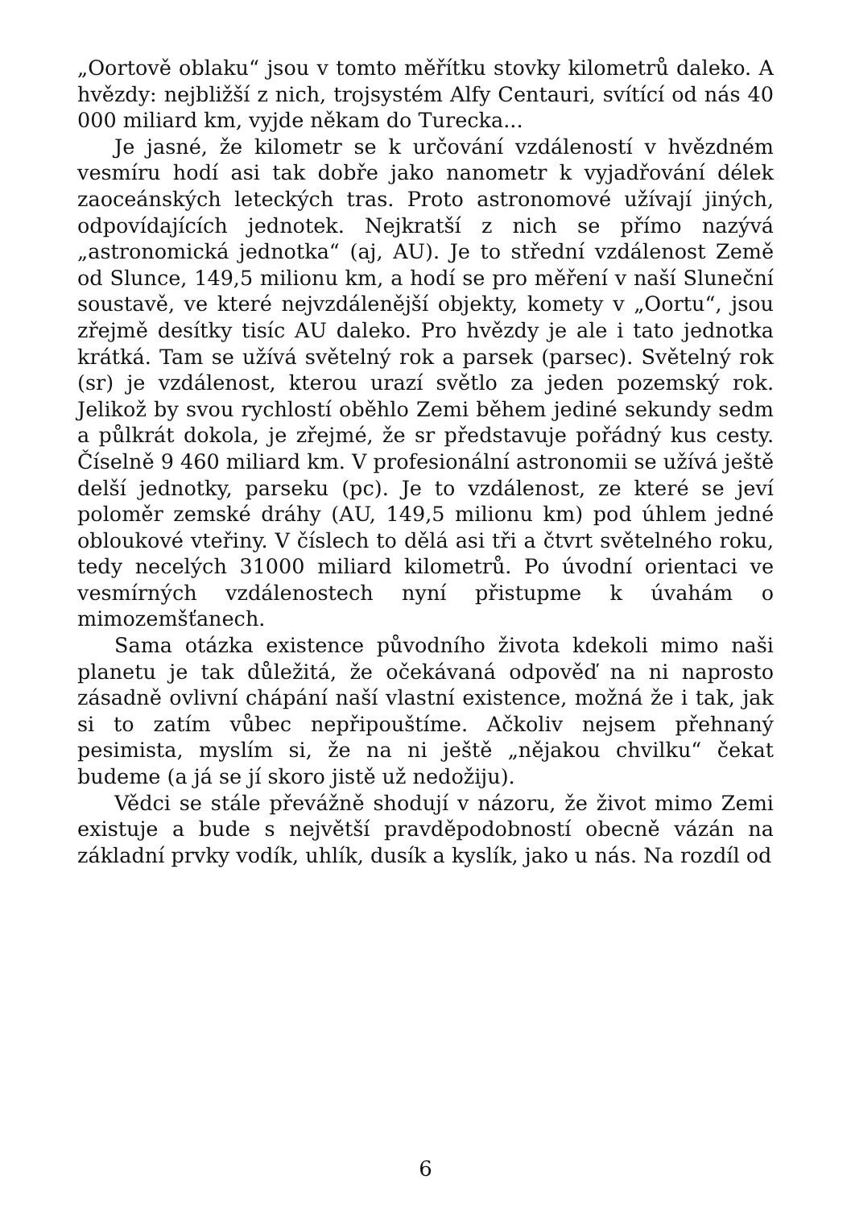„Oortově oblaku“ jsou v tomto měřítku stovky kilometrů daleko. A hvězdy: nejbližší z nich, trojsystém Alfy Centauri, svítící od nás 40 000 miliard km, vyjde někam do Turecka...
Je jasné, že kilometr se k určování vzdáleností v hvězdném vesmíru hodí asi tak dobře jako nanometr k vyjadřování délek zaoceánských leteckých tras. Proto astronomové užívají jiných, odpovídajících jednotek. Nejkratší z nich se přímo nazývá „astronomická jednotka“ (aj, AU). Je to střední vzdálenost Země od Slunce, 149,5 milionu km, a hodí se pro měření v naší Sluneční soustavě, ve které nejvzdálenější objekty, komety v „Oortu“, jsou zřejmě desítky tisíc AU daleko. Pro hvězdy je ale i tato jednotka krátká. Tam se užívá světelný rok a parsek (parsec). Světelný rok (sr) je vzdálenost, kterou urazí světlo za jeden pozemský rok. Jelikož by svou rychlostí oběhlo Zemi během jediné sekundy sedm a půlkrát dokola, je zřejmé, že sr představuje pořádný kus cesty. Číselně 9 460 miliard km. V profesionální astronomii se užívá ještě delší jednotky, parseku (pc). Je to vzdálenost, ze které se jeví poloměr zemské dráhy (AU, 149,5 milionu km) pod úhlem jedné obloukové vteřiny. V číslech to dělá asi tři a čtvrt světelného roku, tedy necelých 31000 miliard kilometrů. Po úvodní orientaci ve vesmírných vzdálenostech nyní přistupme k úvahám o mimozemšťanech.
Sama otázka existence původního života kdekoli mimo naši planetu je tak důležitá, že očekávaná odpověď na ni naprosto zásadně ovlivní chápání naší vlastní existence, možná že i tak, jak si to zatím vůbec nepřipouštíme. Ačkoliv nejsem přehnaný pesimista, myslím si, že na ni ještě „nějakou chvilku“ čekat budeme (a já se jí skoro jistě už nedožiju).
Vědci se stále převážně shodují v názoru, že život mimo Zemi existuje a bude s největší pravděpodobností obecně vázán na základní prvky vodík, uhlík, dusík a kyslík, jako u nás. Na rozdíl od
6